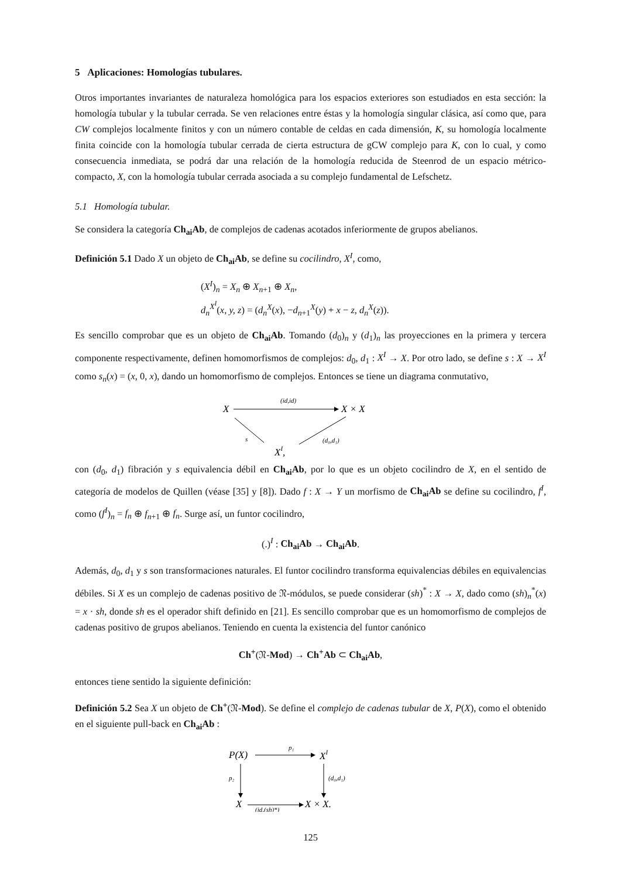5 Aplicaciones: Homologías tubulares.
Otros importantes invariantes de naturaleza homológica para los espacios exteriores son estudiados en esta sección: la homología tubular y la tubular cerrada. Se ven relaciones entre éstas y la homología singular clásica, así como que, para CW complejos localmente finitos y con un número contable de celdas en cada dimensión, K, su homología localmente finita coincide con la homología tubular cerrada de cierta estructura de gCW complejo para K, con lo cual, y como consecuencia inmediata, se podrá dar una relación de la homología reducida de Steenrod de un espacio métrico-compacto, X, con la homología tubular cerrada asociada a su complejo fundamental de Lefschetz.
5.1 Homología tubular.
Se considera la categoría Ch<sub>ai</sub>Ab, de complejos de cadenas acotados inferiormente de grupos abelianos.
Definición 5.1 Dado X un objeto de Ch<sub>ai</sub>Ab, se define su cocilindro, X<sup>I</sup>, como,
(X<sup>I</sup>)<sub>n</sub> = X<sub>n</sub> ⊕ X<sub>n+1</sub> ⊕ X<sub>n</sub>,
d<sub>n</sub><sup>X<sup>I</sup></sup>(x, y, z) = (d<sub>n</sub><sup>X</sup>(x), −d<sub>n+1</sub><sup>X</sup>(y) + x − z, d<sub>n</sub><sup>X</sup>(z)).
Es sencillo comprobar que es un objeto de Ch<sub>ai</sub>Ab. Tomando (d<sub>0</sub>)<sub>n</sub> y (d<sub>1</sub>)<sub>n</sub> las proyecciones en la primera y tercera componente respectivamente, definen homomorfismos de complejos: d<sub>0</sub>, d<sub>1</sub> : X<sup>I</sup> → X. Por otro lado, se define s : X → X<sup>I</sup> como s<sub>n</sub>(x) = (x, 0, x), dando un homomorfismo de complejos. Entonces se tiene un diagrama conmutativo,
X
(id,id)
X × X
s
(d₀,d₁)
XI,
con (d<sub>0</sub>, d<sub>1</sub>) fibración y s equivalencia débil en Ch<sub>ai</sub>Ab, por lo que es un objeto cocilindro de X, en el sentido de categoría de modelos de Quillen (véase [35] y [8]). Dado f : X → Y un morfismo de Ch<sub>ai</sub>Ab se define su cocilindro, f<sup>I</sup>, como (f<sup>I</sup>)<sub>n</sub> = f<sub>n</sub> ⊕ f<sub>n+1</sub> ⊕ f<sub>n</sub>. Surge así, un funtor cocilindro,
(.)<sup>I</sup> : Ch<sub>ai</sub>Ab → Ch<sub>ai</sub>Ab.
Además, d<sub>0</sub>, d<sub>1</sub> y s son transformaciones naturales. El funtor cocilindro transforma equivalencias débiles en equivalencias débiles. Si X es un complejo de cadenas positivo de 𝔑-módulos, se puede considerar (sh)<sup>*</sup> : X → X, dado como (sh)<sub>n</sub><sup>*</sup>(x) = x · sh, donde sh es el operador shift definido en [21]. Es sencillo comprobar que es un homomorfismo de complejos de cadenas positivo de grupos abelianos. Teniendo en cuenta la existencia del funtor canónico
Ch<sup>+</sup>(𝔑-Mod) → Ch<sup>+</sup>Ab ⊂ Ch<sub>ai</sub>Ab,
entonces tiene sentido la siguiente definición:
Definición 5.2 Sea X un objeto de Ch<sup>+</sup>(𝔑-Mod). Se define el complejo de cadenas tubular de X, P(X), como el obtenido en el siguiente pull-back en Ch<sub>ai</sub>Ab :
P(X)
p₁
XI
p₂
(d₀,d₁)
X
X × X.
(id,(sh)*)
125